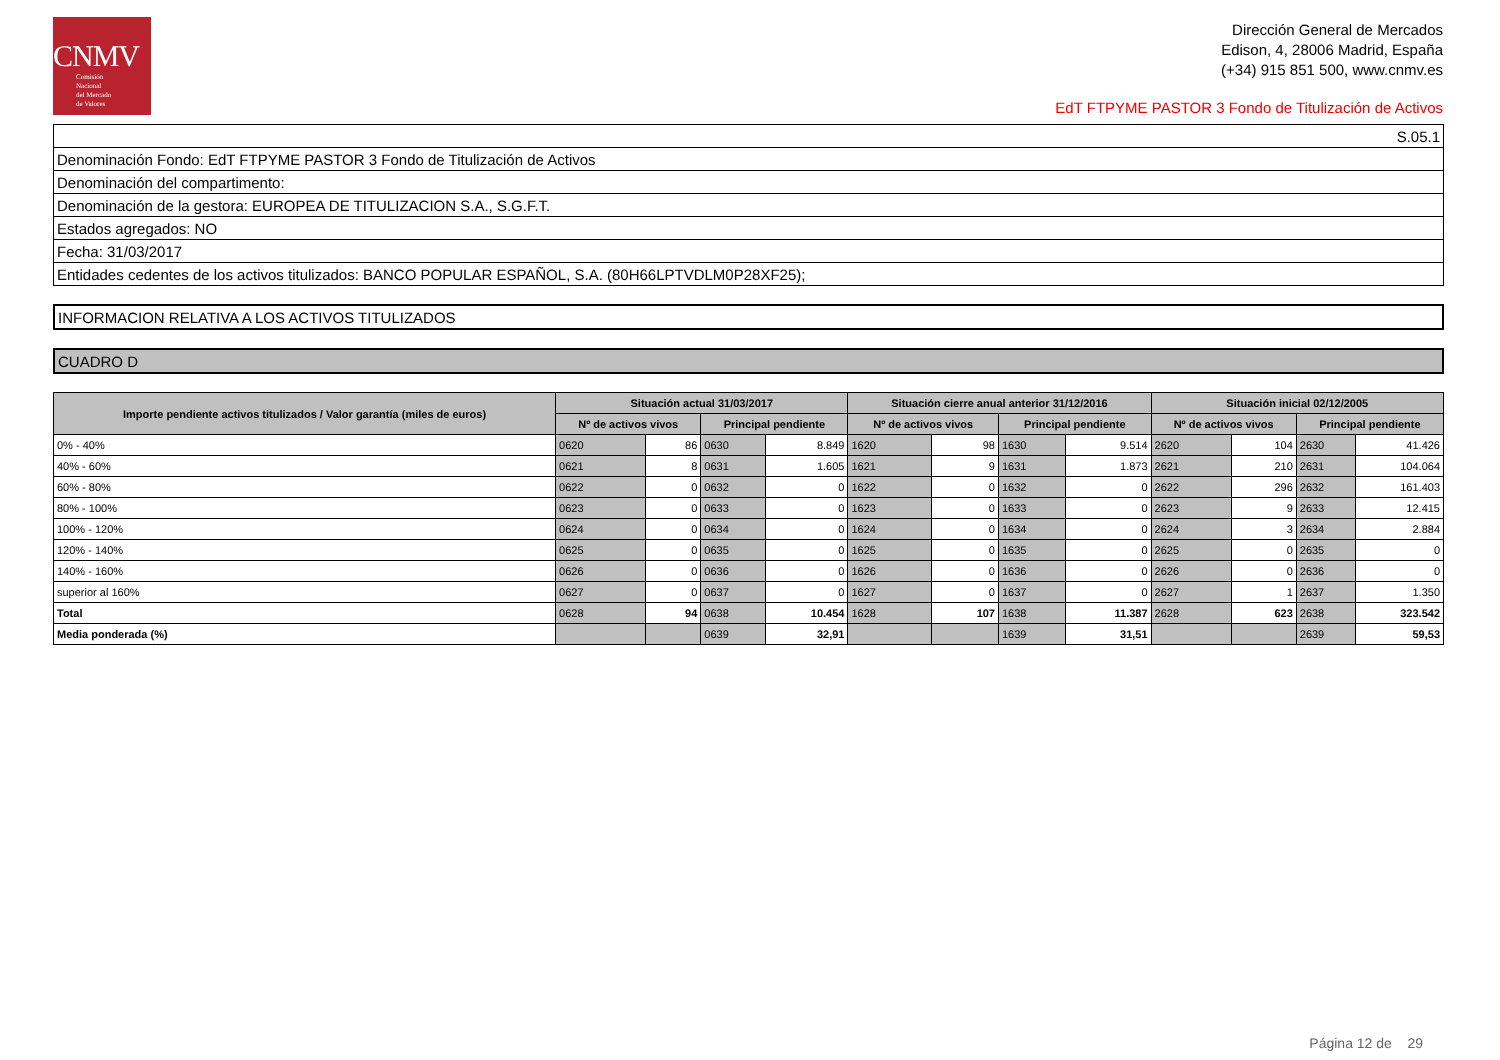CNMV
Comisión
Nacional
del Mercado
de Valores
Dirección General de Mercados
Edison, 4, 28006 Madrid, España
(+34) 915 851 500, www.cnmv.es
EdT FTPYME PASTOR 3 Fondo de Titulización de Activos
| S.05.1 |
| Denominación Fondo: EdT FTPYME PASTOR 3 Fondo de Titulización de Activos |
| Denominación del compartimento: |
| Denominación de la gestora: EUROPEA DE TITULIZACION S.A., S.G.F.T. |
| Estados agregados: NO |
| Fecha: 31/03/2017 |
| Entidades cedentes de los activos titulizados: BANCO POPULAR ESPAÑOL, S.A. (80H66LPTVDLM0P28XF25); |
| INFORMACION RELATIVA A LOS ACTIVOS TITULIZADOS |
| CUADRO D |
| Importe pendiente activos titulizados / Valor garantía (miles de euros) | Situación actual 31/03/2017 | | | | Situación cierre anual anterior 31/12/2016 | | | | Situación inicial 02/12/2005 | | | |
| --- | --- | --- | --- | --- | --- | --- | --- | --- | --- | --- | --- | --- |
| | Nº de activos vivos | | Principal pendiente | | Nº de activos vivos | | Principal pendiente | | Nº de activos vivos | | Principal pendiente | |
| 0% - 40% | 0620 | 86 | 0630 | 8.849 | 1620 | 98 | 1630 | 9.514 | 2620 | 104 | 2630 | 41.426 |
| 40% - 60% | 0621 | 8 | 0631 | 1.605 | 1621 | 9 | 1631 | 1.873 | 2621 | 210 | 2631 | 104.064 |
| 60% - 80% | 0622 | 0 | 0632 | 0 | 1622 | 0 | 1632 | 0 | 2622 | 296 | 2632 | 161.403 |
| 80% - 100% | 0623 | 0 | 0633 | 0 | 1623 | 0 | 1633 | 0 | 2623 | 9 | 2633 | 12.415 |
| 100% - 120% | 0624 | 0 | 0634 | 0 | 1624 | 0 | 1634 | 0 | 2624 | 3 | 2634 | 2.884 |
| 120% - 140% | 0625 | 0 | 0635 | 0 | 1625 | 0 | 1635 | 0 | 2625 | 0 | 2635 | 0 |
| 140% - 160% | 0626 | 0 | 0636 | 0 | 1626 | 0 | 1636 | 0 | 2626 | 0 | 2636 | 0 |
| superior al 160% | 0627 | 0 | 0637 | 0 | 1627 | 0 | 1637 | 0 | 2627 | 1 | 2637 | 1.350 |
| Total | 0628 | 94 | 0638 | 10.454 | 1628 | 107 | 1638 | 11.387 | 2628 | 623 | 2638 | 323.542 |
| Media ponderada (%) | | | 0639 | 32,91 | | | 1639 | 31,51 | | | 2639 | 59,53 |
Página 12 de 29